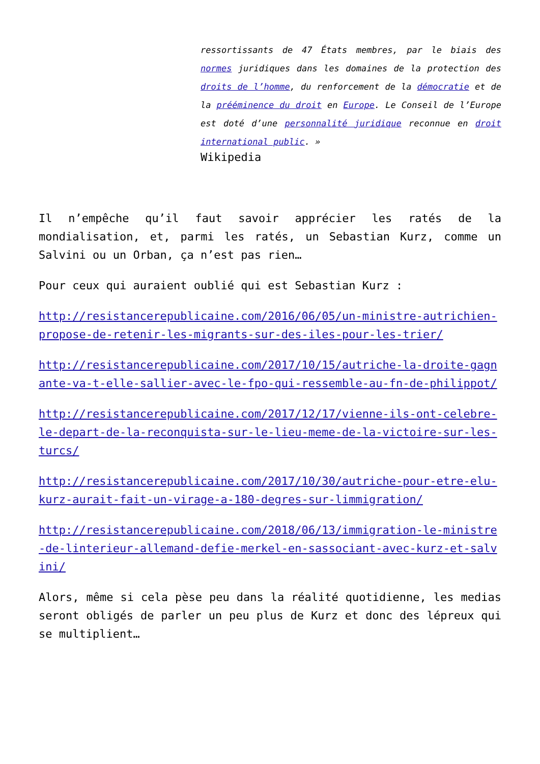ressortissants de 47 États membres, par le biais des normes juridiques dans les domaines de la protection des droits de l’homme, du renforcement de la démocratie et de la prééminence du droit en Europe. Le Conseil de l’Europe est doté d’une personnalité juridique reconnue en droit international public. »
Wikipedia
Il n’empêche qu’il faut savoir apprécier les ratés de la mondialisation, et, parmi les ratés, un Sebastian Kurz, comme un Salvini ou un Orban, ça n’est pas rien…
Pour ceux qui auraient oublié qui est Sebastian Kurz :
http://resistancerepublicaine.com/2016/06/05/un-ministre-autrichien-propose-de-retenir-les-migrants-sur-des-iles-pour-les-trier/
http://resistancerepublicaine.com/2017/10/15/autriche-la-droite-gagnante-va-t-elle-sallier-avec-le-fpo-qui-ressemble-au-fn-de-philippot/
http://resistancerepublicaine.com/2017/12/17/vienne-ils-ont-celebre-le-depart-de-la-reconquista-sur-le-lieu-meme-de-la-victoire-sur-les-turcs/
http://resistancerepublicaine.com/2017/10/30/autriche-pour-etre-elu-kurz-aurait-fait-un-virage-a-180-degres-sur-limmigration/
http://resistancerepublicaine.com/2018/06/13/immigration-le-ministre-de-linterieur-allemand-defie-merkel-en-sassociant-avec-kurz-et-salvini/
Alors, même si cela pèse peu dans la réalité quotidienne, les medias seront obligés de parler un peu plus de Kurz et donc des lépreux qui se multiplient…